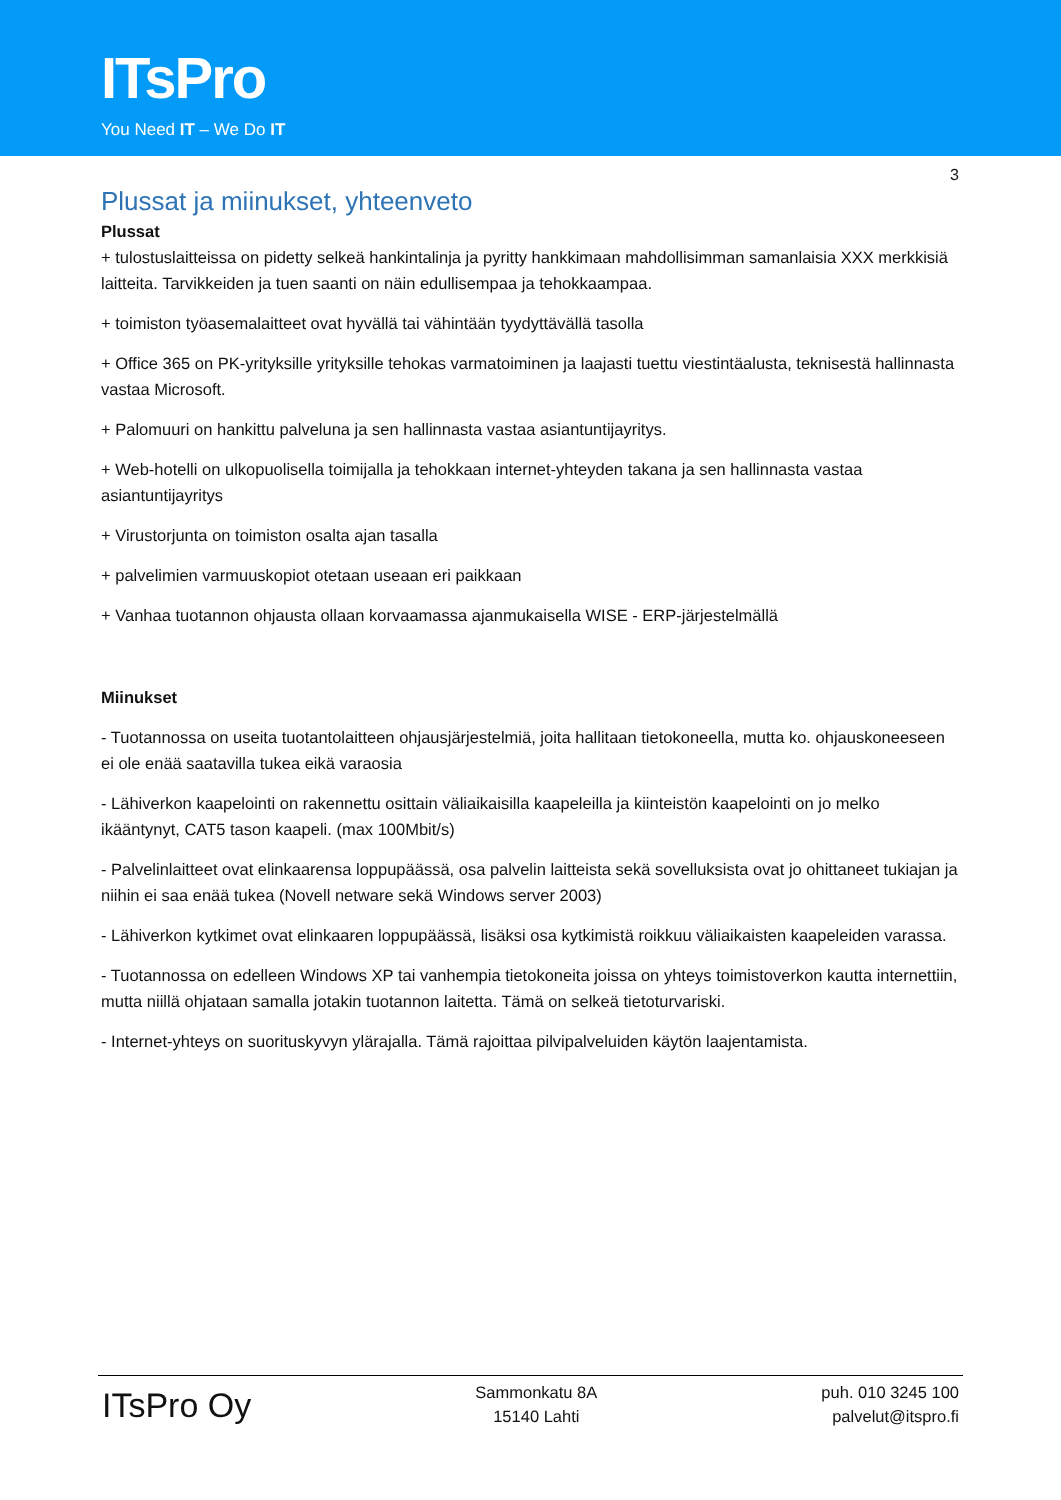ITsPro
You Need IT – We Do IT
3
Plussat ja miinukset, yhteenveto
Plussat
+ tulostuslaitteissa on pidetty selkeä hankintalinja ja pyritty hankkimaan mahdollisimman samanlaisia XXX merkkisiä laitteita. Tarvikkeiden ja tuen saanti on näin edullisempaa ja tehokkaampaa.
+ toimiston työasemalaitteet ovat hyvällä tai vähintään tyydyttävällä tasolla
+ Office 365 on PK-yrityksille yrityksille tehokas varmatoiminen ja laajasti tuettu viestintäalusta, teknisestä hallinnasta vastaa Microsoft.
+ Palomuuri on hankittu palveluna ja sen hallinnasta vastaa asiantuntijayritys.
+ Web-hotelli on ulkopuolisella toimijalla ja tehokkaan internet-yhteyden takana ja sen hallinnasta vastaa asiantuntijayritys
+ Virustorjunta on toimiston osalta ajan tasalla
+ palvelimien varmuuskopiot otetaan useaan eri paikkaan
+ Vanhaa tuotannon ohjausta ollaan korvaamassa ajanmukaisella WISE - ERP-järjestelmällä
Miinukset
- Tuotannossa on useita tuotantolaitteen ohjausjärjestelmiä, joita hallitaan tietokoneella, mutta ko. ohjauskoneeseen ei ole enää saatavilla tukea eikä varaosia
- Lähiverkon kaapelointi on rakennettu osittain väliaikaisilla kaapeleilla ja kiinteistön kaapelointi on jo melko ikääntynyt, CAT5 tason kaapeli. (max 100Mbit/s)
- Palvelinlaitteet ovat elinkaarensa loppupäässä, osa palvelin laitteista sekä sovelluksista ovat jo ohittaneet tukiajan ja niihin ei saa enää tukea (Novell netware sekä Windows server 2003)
- Lähiverkon kytkimet ovat elinkaaren loppupäässä, lisäksi osa kytkimistä roikkuu väliaikaisten kaapeleiden varassa.
- Tuotannossa on edelleen Windows XP tai vanhempia tietokoneita joissa on yhteys toimistoverkon kautta internettiin, mutta niillä ohjataan samalla jotakin tuotannon laitetta. Tämä on selkeä tietoturvariski.
- Internet-yhteys on suorituskyvyn ylärajalla. Tämä rajoittaa pilvipalveluiden käytön laajentamista.
ITsPro Oy
Sammonkatu 8A
15140 Lahti
puh. 010 3245 100
palvelut@itspro.fi